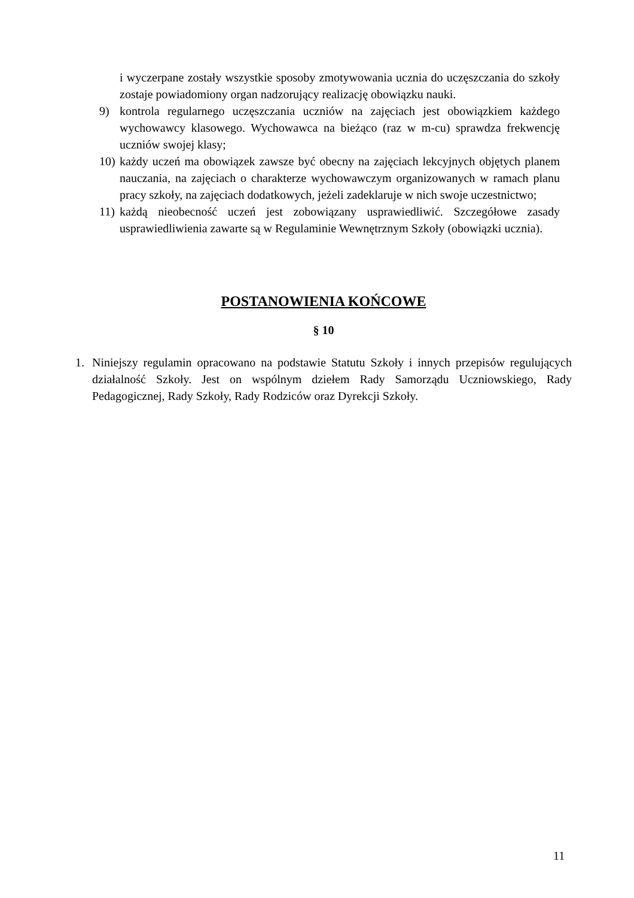i wyczerpane zostały wszystkie sposoby zmotywowania ucznia do uczęszczania do szkoły zostaje powiadomiony organ nadzorujący realizację obowiązku nauki.
9) kontrola regularnego uczęszczania uczniów na zajęciach jest obowiązkiem każdego wychowawcy klasowego. Wychowawca na bieżąco (raz w m-cu) sprawdza frekwencję uczniów swojej klasy;
10)
każdy uczeń ma obowiązek zawsze być obecny na zajęciach lekcyjnych objętych planem nauczania, na zajęciach o charakterze wychowawczym organizowanych w ramach planu pracy szkoły, na zajęciach dodatkowych, jeżeli zadeklaruje w nich swoje uczestnictwo;
11)
każdą nieobecność uczeń jest zobowiązany usprawiedliwić. Szczegółowe zasady usprawiedliwienia zawarte są w Regulaminie Wewnętrznym Szkoły (obowiązki ucznia).
POSTANOWIENIA KOŃCOWE
§ 10
1. Niniejszy regulamin opracowano na podstawie Statutu Szkoły i innych przepisów regulujących działalność Szkoły. Jest on wspólnym dziełem Rady Samorządu Uczniowskiego, Rady Pedagogicznej, Rady Szkoły, Rady Rodziców oraz Dyrekcji Szkoły.
11